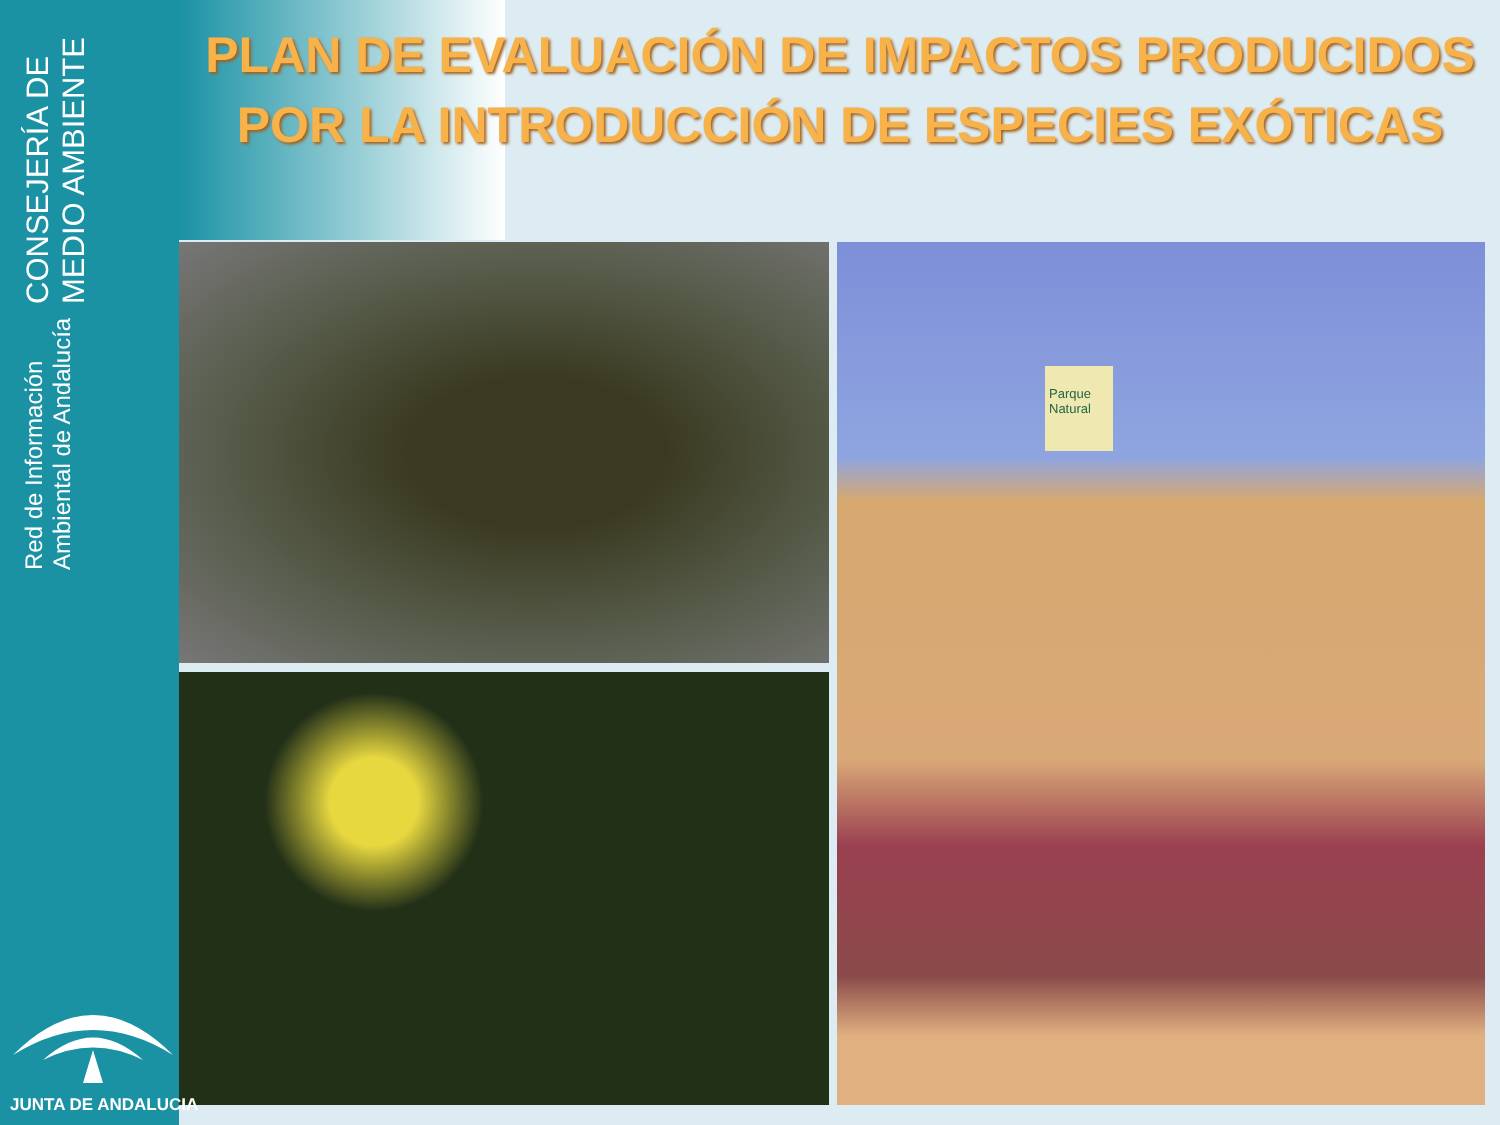CONSEJERÍA DE MEDIO AMBIENTE
Red de Información Ambiental de Andalucía
PLAN DE EVALUACIÓN DE IMPACTOS PRODUCIDOS
POR LA INTRODUCCIÓN DE ESPECIES EXÓTICAS
Parque Natural
JUNTA DE ANDALUCIA